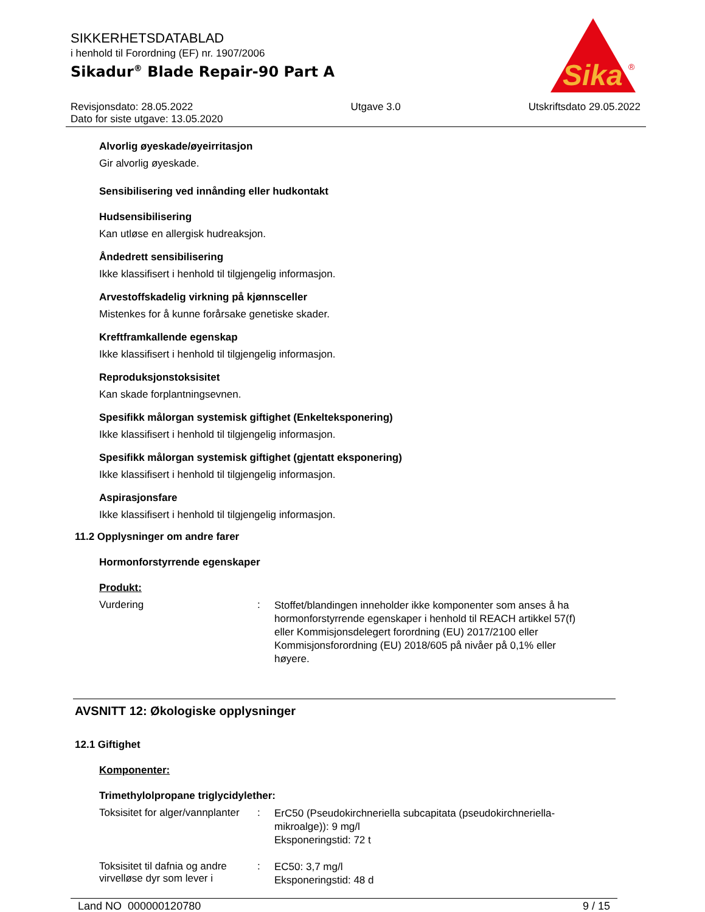SIKKERHETSDATABLAD
i henhold til Forordning (EF) nr. 1907/2006
Sikadur<sup>®</sup> Blade Repair-90 Part A
Sika
®
Revisjonsdato: 28.05.2022
Dato for siste utgave: 13.05.2020
Utgave 3.0 Utskriftsdato 29.05.2022
Alvorlig øyeskade/øyeirritasjon
Gir alvorlig øyeskade.
Sensibilisering ved innånding eller hudkontakt
Hudsensibilisering
Kan utløse en allergisk hudreaksjon.
Åndedrett sensibilisering
Ikke klassifisert i henhold til tilgjengelig informasjon.
Arvestoffskadelig virkning på kjønnsceller
Mistenkes for å kunne forårsake genetiske skader.
Kreftframkallende egenskap
Ikke klassifisert i henhold til tilgjengelig informasjon.
Reproduksjonstoksisitet
Kan skade forplantningsevnen.
Spesifikk målorgan systemisk giftighet (Enkelteksponering)
Ikke klassifisert i henhold til tilgjengelig informasjon.
Spesifikk målorgan systemisk giftighet (gjentatt eksponering)
Ikke klassifisert i henhold til tilgjengelig informasjon.
Aspirasjonsfare
Ikke klassifisert i henhold til tilgjengelig informasjon.
11.2 Opplysninger om andre farer
Hormonforstyrrende egenskaper
Produkt:
Vurdering :
Stoffet/blandingen inneholder ikke komponenter som anses å ha hormonforstyrrende egenskaper i henhold til REACH artikkel 57(f) eller Kommisjonsdelegert forordning (EU) 2017/2100 eller Kommisjonsforordning (EU) 2018/605 på nivåer på 0,1% eller høyere.
AVSNITT 12: Økologiske opplysninger
12.1 Giftighet
Komponenter:
Trimethylolpropane triglycidylether:
Toksisitet for alger/vannplanter
:
ErC50 (Pseudokirchneriella subcapitata (pseudokirchneriella-mikroalge)): 9 mg/l
Eksponeringstid: 72 t
Toksisitet til dafnia og andre virvelløse dyr som lever i
:
EC50: 3,7 mg/l
Eksponeringstid: 48 d
Land NO 000000120780 9 / 15